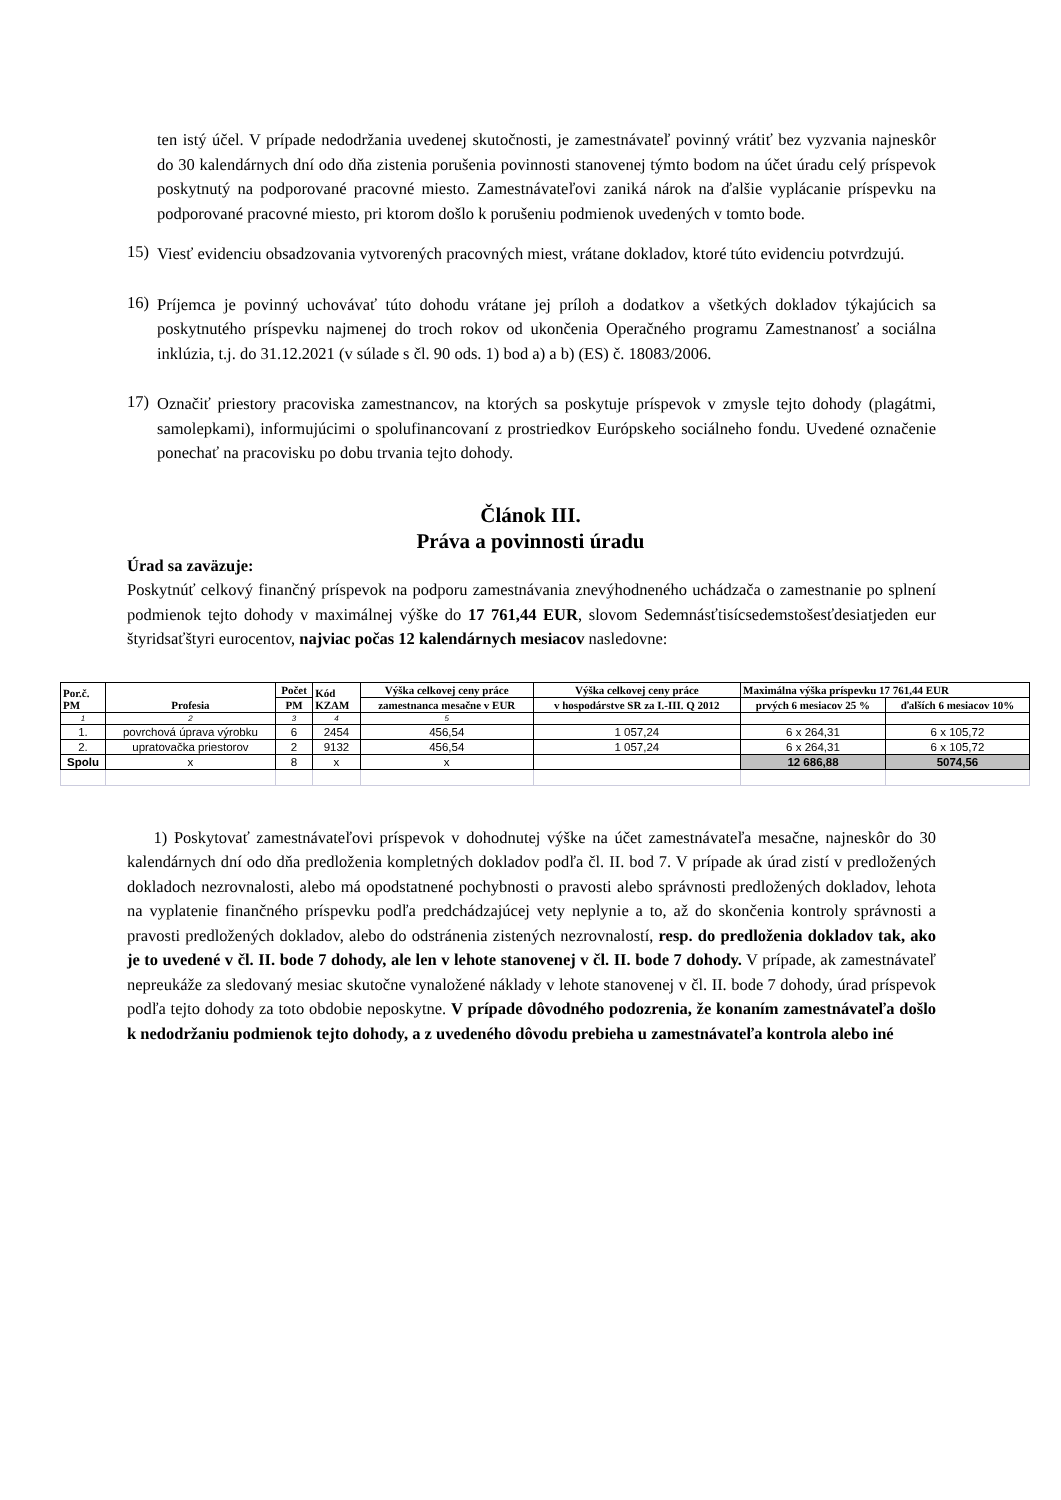ten istý účel. V prípade nedodržania uvedenej skutočnosti, je zamestnávateľ povinný vrátiť bez vyzvania najneskôr do 30 kalendárnych dní odo dňa zistenia porušenia povinnosti stanovenej týmto bodom na účet úradu celý príspevok poskytnutý na podporované pracovné miesto. Zamestnávateľovi zaniká nárok na ďalšie vyplácanie príspevku na podporované pracovné miesto, pri ktorom došlo k porušeniu podmienok uvedených v tomto bode.
15)
Viesť evidenciu obsadzovania vytvorených pracovných miest, vrátane dokladov, ktoré túto evidenciu potvrdzujú.
16)
Príjemca je povinný uchovávať túto dohodu vrátane jej príloh a dodatkov a všetkých dokladov týkajúcich sa poskytnutého príspevku najmenej do troch rokov od ukončenia Operačného programu Zamestnanosť a sociálna inklúzia, t.j. do 31.12.2021 (v súlade s čl. 90 ods. 1) bod a) a b) (ES) č. 18083/2006.
17)
Označiť priestory pracoviska zamestnancov, na ktorých sa poskytuje príspevok v zmysle tejto dohody (plagátmi, samolepkami), informujúcimi o spolufinancovaní z prostriedkov Európskeho sociálneho fondu. Uvedené označenie ponechať na pracovisku po dobu trvania tejto dohody.
Článok III.
Práva a povinnosti úradu
Úrad sa zaväzuje:
Poskytnúť celkový finančný príspevok na podporu zamestnávania znevýhodneného uchádzača o zamestnanie po splnení podmienok tejto dohody v maximálnej výške do 17 761,44 EUR, slovom Sedemnásťtisícsedemstošesťdesiatjeden eur štyridsaťštyri eurocentov, najviac počas 12 kalendárnych mesiacov nasledovne:
| Por.č. PM | Profesia | Počet | Kód KZAM | Výška celkovej ceny práce | Výška celkovej ceny práce | Maximálna výška príspevku 17 761,44 EUR | |
| --- | --- | --- | --- | --- | --- | --- | --- |
| | | PM | | zamestnanca mesačne v EUR | v hospodárstve SR za I.-III. Q 2012 | prvých 6 mesiacov 25 % | ďalších 6 mesiacov 10% |
| 1 | 2 | 3 | 4 | 5 | | | |
| 1. | povrchová úprava výrobku | 6 | 2454 | 456,54 | 1 057,24 | 6 x 264,31 | 6 x 105,72 |
| 2. | upratovačka priestorov | 2 | 9132 | 456,54 | 1 057,24 | 6 x 264,31 | 6 x 105,72 |
| Spolu | x | 8 | x | x | | 12 686,88 | 5074,56 |
1) Poskytovať zamestnávateľovi príspevok v dohodnutej výške na účet zamestnávateľa mesačne, najneskôr do 30 kalendárnych dní odo dňa predloženia kompletných dokladov podľa čl. II. bod 7. V prípade ak úrad zistí v predložených dokladoch nezrovnalosti, alebo má opodstatnené pochybnosti o pravosti alebo správnosti predložených dokladov, lehota na vyplatenie finančného príspevku podľa predchádzajúcej vety neplynie a to, až do skončenia kontroly správnosti a pravosti predložených dokladov, alebo do odstránenia zistených nezrovnalostí, resp. do predloženia dokladov tak, ako je to uvedené v čl. II. bode 7 dohody, ale len v lehote stanovenej v čl. II. bode 7 dohody. V prípade, ak zamestnávateľ nepreukáže za sledovaný mesiac skutočne vynaložené náklady v lehote stanovenej v čl. II. bode 7 dohody, úrad príspevok podľa tejto dohody za toto obdobie neposkytne. V prípade dôvodného podozrenia, že konaním zamestnávateľa došlo k nedodržaniu podmienok tejto dohody, a z uvedeného dôvodu prebieha u zamestnávateľa kontrola alebo iné